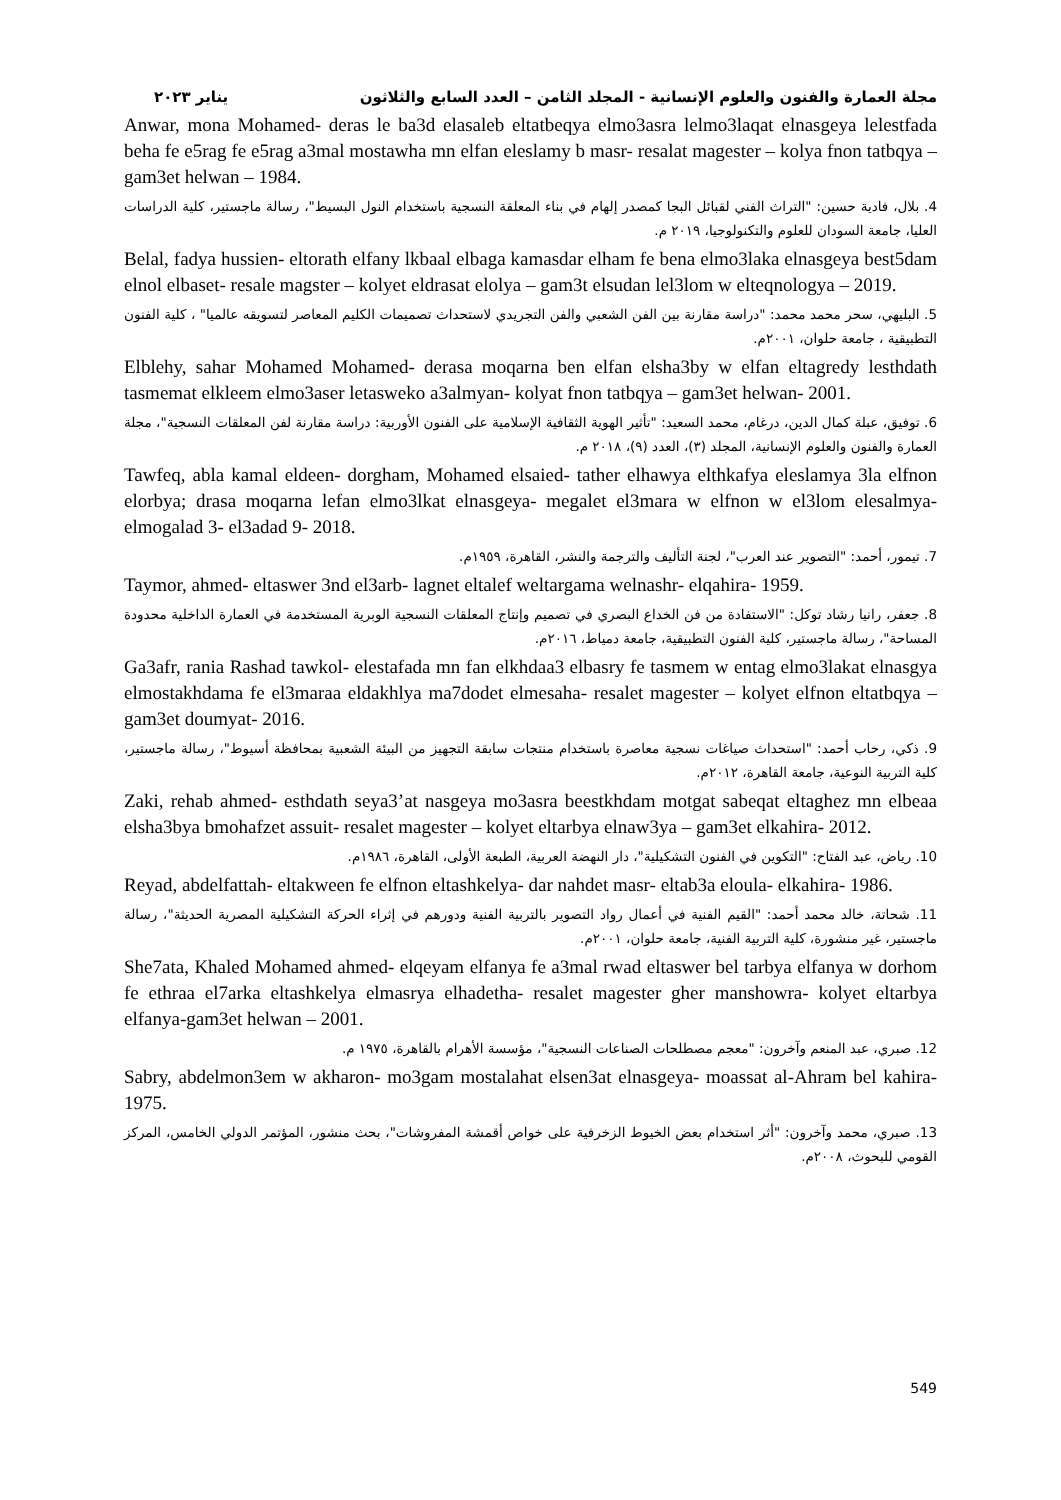مجلة العمارة والفنون والعلوم الإنسانية - المجلد الثامن – العدد السابع والثلاثون يناير ٢٠٢٣
Anwar, mona Mohamed- deras le ba3d elasaleb eltatbeqya elmo3asra lelmo3laqat elnasgeya lelestfada beha fe e5rag fe e5rag a3mal mostawha mn elfan eleslamy b masr- resalat magester – kolya fnon tatbqya – gam3et helwan – 1984.
4. بلال، فادية حسين: "التراث الفني لقبائل البجا كمصدر إلهام في بناء المعلقة النسجية باستخدام النول البسيط"، رسالة ماجستير، كلية الدراسات العليا، جامعة السودان للعلوم والتكنولوجيا، ٢٠١٩ م.
Belal, fadya hussien- eltorath elfany lkbaal elbaga kamasdar elham fe bena elmo3laka elnasgeya best5dam elnol elbaset- resale magster – kolyet eldrasat elolya – gam3t elsudan lel3lom w elteqnologya – 2019.
5. البليهي، سحر محمد محمد: "دراسة مقارنة بين الفن الشعبي والفن التجريدي لاستحداث تصميمات الكليم المعاصر لتسويقه عالميا" ، كلية الفنون التطبيقية ، جامعة حلوان، ٢٠٠١م.
Elblehy, sahar Mohamed Mohamed- derasa moqarna ben elfan elsha3by w elfan eltagredy lesthdath tasmemat elkleem elmo3aser letasweko a3almyan- kolyat fnon tatbqya – gam3et helwan- 2001.
6. توفيق، عبلة كمال الدين، درغام، محمد السعيد: "تأثير الهوية الثقافية الإسلامية على الفنون الأوربية: دراسة مقارنة لفن المعلقات النسجية"، مجلة العمارة والفنون والعلوم الإنسانية، المجلد (٣)، العدد (٩)، ٢٠١٨ م.
Tawfeq, abla kamal eldeen- dorgham, Mohamed elsaied- tather elhawya elthkafya eleslamya 3la elfnon elorbya; drasa moqarna lefan elmo3lkat elnasgeya- megalet el3mara w elfnon w el3lom elesalmya- elmogalad 3- el3adad 9- 2018.
7. تيمور، أحمد: "التصوير عند العرب"، لجنة التأليف والترجمة والنشر، القاهرة، ١٩٥٩م.
Taymor, ahmed- eltaswer 3nd el3arb- lagnet eltalef weltargama welnashr- elqahira- 1959.
8. جعفر، رانيا رشاد توكل: "الاستفادة من فن الخداع البصري في تصميم وإنتاج المعلقات النسجية الوبرية المستخدمة في العمارة الداخلية محدودة المساحة"، رسالة ماجستير، كلية الفنون التطبيقية، جامعة دمياط، ٢٠١٦م.
Ga3afr, rania Rashad tawkol- elestafada mn fan elkhdaa3 elbasry fe tasmem w entag elmo3lakat elnasgya elmostakhdama fe el3maraa eldakhlya ma7dodet elmesaha- resalet magester – kolyet elfnon eltatbqya – gam3et doumyat- 2016.
9. ذكي، رحاب أحمد: "استحداث صياغات نسجية معاصرة باستخدام منتجات سابقة التجهيز من البيئة الشعبية بمحافظة أسيوط"، رسالة ماجستير، كلية التربية النوعية، جامعة القاهرة، ٢٠١٢م.
Zaki, rehab ahmed- esthdath seya3’at nasgeya mo3asra beestkhdam motgat sabeqat eltaghez mn elbeaa elsha3bya bmohafzet assuit- resalet magester – kolyet eltarbya elnaw3ya – gam3et elkahira- 2012.
10. رياض، عبد الفتاح: "التكوين في الفنون التشكيلية"، دار النهضة العربية، الطبعة الأولى، القاهرة، ١٩٨٦م.
Reyad, abdelfattah- eltakween fe elfnon eltashkelya- dar nahdet masr- eltab3a eloula- elkahira- 1986.
11. شحاتة، خالد محمد أحمد: "القيم الفنية في أعمال رواد التصوير بالتربية الفنية ودورهم في إثراء الحركة التشكيلية المصرية الحديثة"، رسالة ماجستير، غير منشورة، كلية التربية الفنية، جامعة حلوان، ٢٠٠١م.
She7ata, Khaled Mohamed ahmed- elqeyam elfanya fe a3mal rwad eltaswer bel tarbya elfanya w dorhom fe ethraa el7arka eltashkelya elmasrya elhadetha- resalet magester gher manshowra- kolyet eltarbya elfanya-gam3et helwan – 2001.
12. صبري، عبد المنعم وآخرون: "معجم مصطلحات الصناعات النسجية"، مؤسسة الأهرام بالقاهرة، ١٩٧٥ م.
Sabry, abdelmon3em w akharon- mo3gam mostalahat elsen3at elnasgeya- moassat al-Ahram bel kahira- 1975.
13. صبري، محمد وآخرون: "أثر استخدام بعض الخيوط الزخرفية على خواص أقمشة المفروشات"، بحث منشور، المؤتمر الدولي الخامس، المركز القومي للبحوث، ٢٠٠٨م.
549